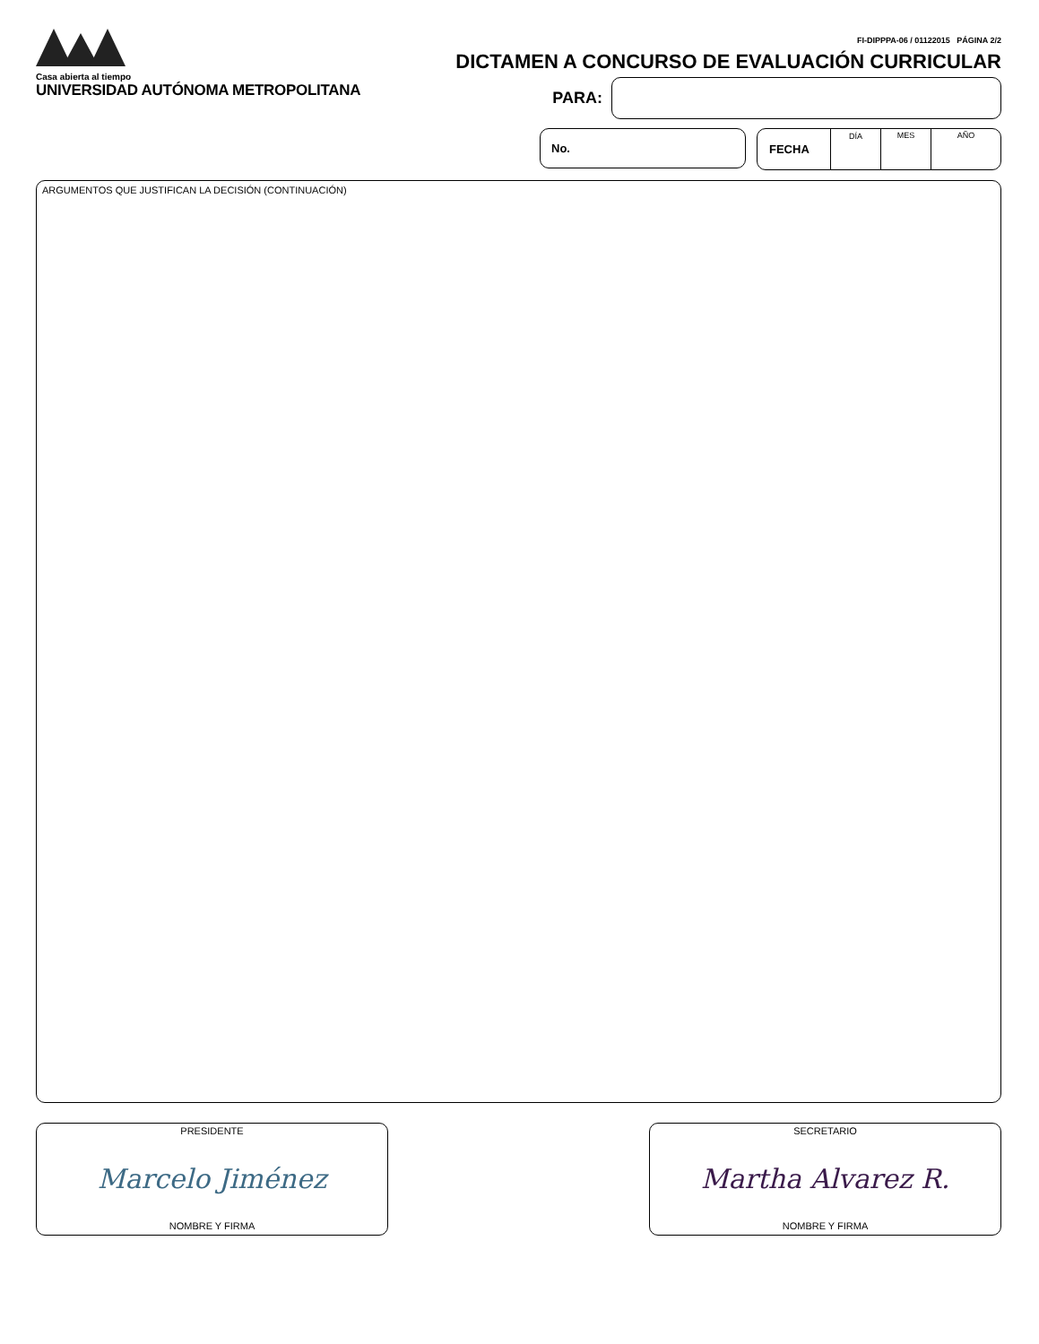Casa abierta al tiempo
UNIVERSIDAD AUTÓNOMA METROPOLITANA
FI-DIPPPA-06 / 01122015 PÁGINA 2/2
DICTAMEN A CONCURSO DE EVALUACIÓN CURRICULAR
PARA:
No. FECHA
DÍA MES AÑO
ARGUMENTOS QUE JUSTIFICAN LA DECISIÓN (CONTINUACIÓN)
PRESIDENTE
Marcelo Jiménez
NOMBRE Y FIRMA
SECRETARIO
Martha Alvarez R.
NOMBRE Y FIRMA